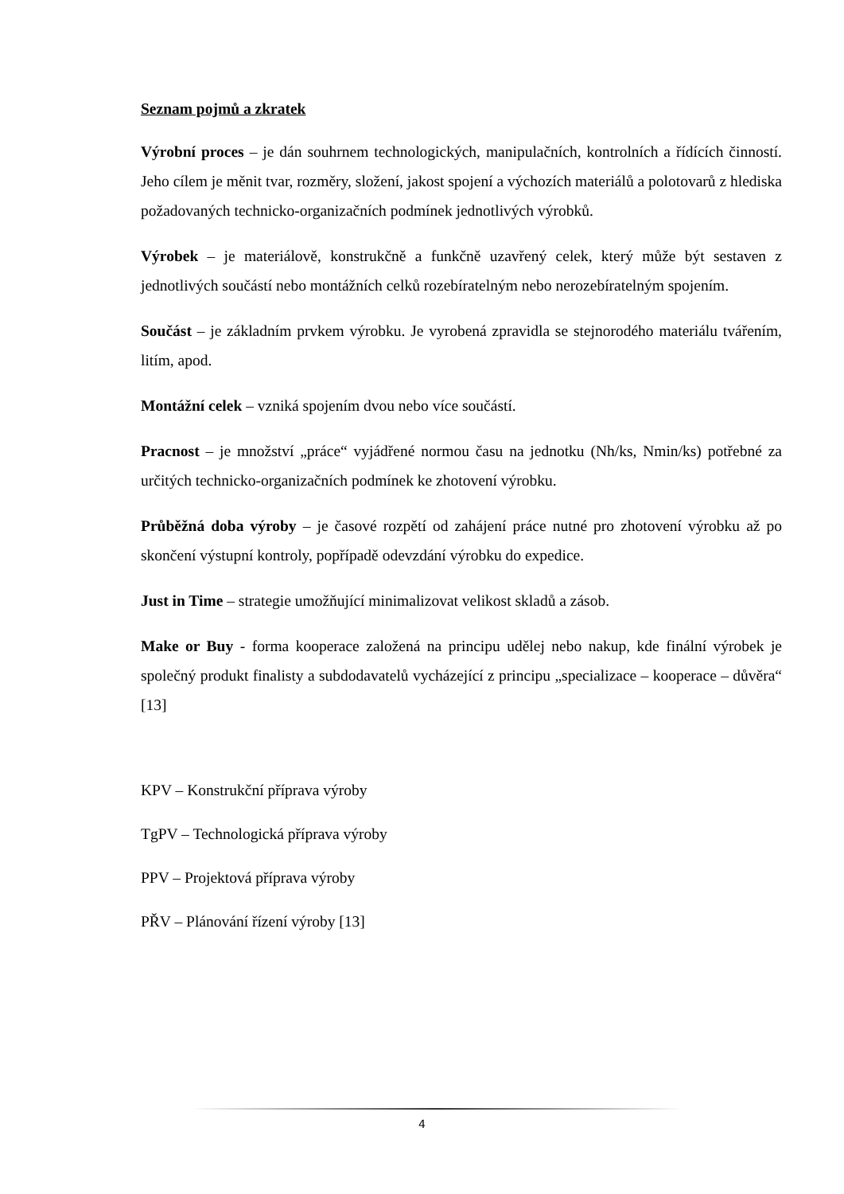Seznam pojmů a zkratek
Výrobní proces – je dán souhrnem technologických, manipulačních, kontrolních a řídících činností. Jeho cílem je měnit tvar, rozměry, složení, jakost spojení a výchozích materiálů a polotovarů z hlediska požadovaných technicko-organizačních podmínek jednotlivých výrobků.
Výrobek – je materiálově, konstrukčně a funkčně uzavřený celek, který může být sestaven z jednotlivých součástí nebo montážních celků rozebíratelným nebo nerozebíratelným spojením.
Součást – je základním prvkem výrobku. Je vyrobená zpravidla se stejnorodého materiálu tvářením, litím, apod.
Montážní celek – vzniká spojením dvou nebo více součástí.
Pracnost – je množství „práce“ vyjádřené normou času na jednotku (Nh/ks, Nmin/ks) potřebné za určitých technicko-organizačních podmínek ke zhotovení výrobku.
Průběžná doba výroby – je časové rozpětí od zahájení práce nutné pro zhotovení výrobku až po skončení výstupní kontroly, popřípadě odevzdání výrobku do expedice.
Just in Time – strategie umožňující minimalizovat velikost skladů a zásob.
Make or Buy - forma kooperace založená na principu udělej nebo nakup, kde finální výrobek je společný produkt finalisty a subdodavatelů vycházející z principu „specializace – kooperace – důvěra“ [13]
KPV – Konstrukční příprava výroby
TgPV – Technologická příprava výroby
PPV – Projektová příprava výroby
PŘV – Plánování řízení výroby [13]
4